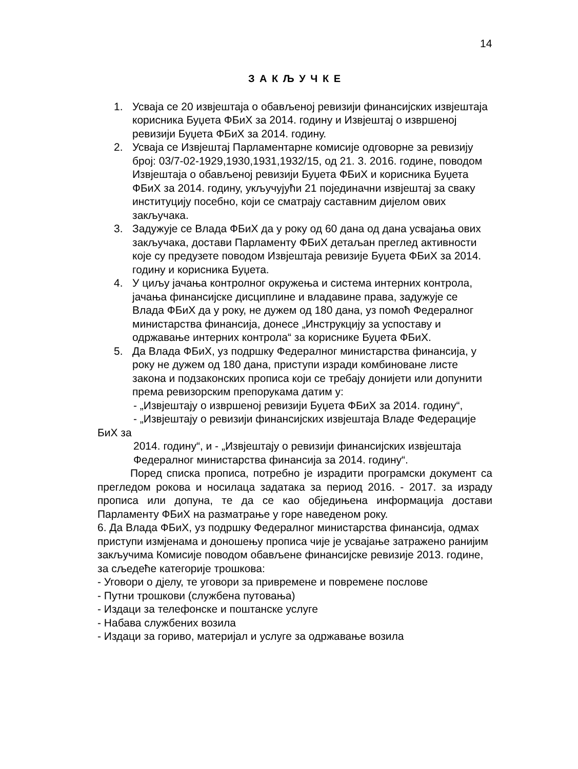14
З А К Љ У Ч К Е
1. Усваја се 20 извјештаја о обављеној ревизији финансијских извјештаја корисника Буџета ФБиХ за 2014. годину и Извјештај о извршеној ревизији Буџета ФБиХ за 2014. годину.
2. Усваја се Извјештај Парламентарне комисије одговорне за ревизију број: 03/7-02-1929,1930,1931,1932/15, од 21. 3. 2016. године, поводом Извјештаја о обављеној ревизији Буџета ФБиХ и корисника Буџета ФБиХ за 2014. годину, укључујући 21 појединачни извјештај за сваку институцију посебно, који се сматрају саставним дијелом ових закључака.
3. Задужује се Влада ФБиХ да у року од 60 дана од дана усвајања ових закључака, достави Парламенту ФБиХ детаљан преглед активности које су предузете поводом Извјештаја ревизије Буџета ФБиХ за 2014. годину и корисника Буџета.
4. У циљу јачања контролног окружења и система интерних контрола, јачања финансијске дисциплине и владавине права, задужује се Влада ФБиХ да у року, не дужем од 180 дана, уз помоћ Федералног министарства финансија, донесе „Инструкцију за успоставу и одржавање интерних контрола“ за кориснике Буџета ФБиХ.
5. Да Влада ФБиХ, уз подршку Федералног министарства финансија, у року не дужем од 180 дана, приступи изради комбиноване листе закона и подзаконских прописа који се требају донијети или допунити према ревизорским препорукама датим у:
- „Извјештају о извршеној ревизији Буџета ФБиХ за 2014. годину“,
- „Извјештају о ревизији финансијских извјештаја Владе Федерације БиХ за
2014. годину“, и - „Извјештају о ревизији финансијских извјештаја Федералног министарства финансија за 2014. годину“.
Поред списка прописа, потребно је израдити програмски документ са прегледом рокова и носилаца задатака за период 2016. - 2017. за израду прописа или допуна, те да се као обједињена информација достави Парламенту ФБиХ на разматрање у горе наведеном року.
6. Да Влада ФБиХ, уз подршку Федералног министарства финансија, одмах приступи измјенама и доношењу прописа чије је усвајање затражено ранијим закључима Комисије поводом обављене финансијске ревизије 2013. године, за сљедеће категорије трошкова:
- Уговори о дјелу, те уговори за привремене и повремене послове
- Путни трошкови (службена путовања)
- Издаци за телефонске и поштанске услуге
- Набава службених возила
- Издаци за гориво, материјал и услуге за одржавање возила